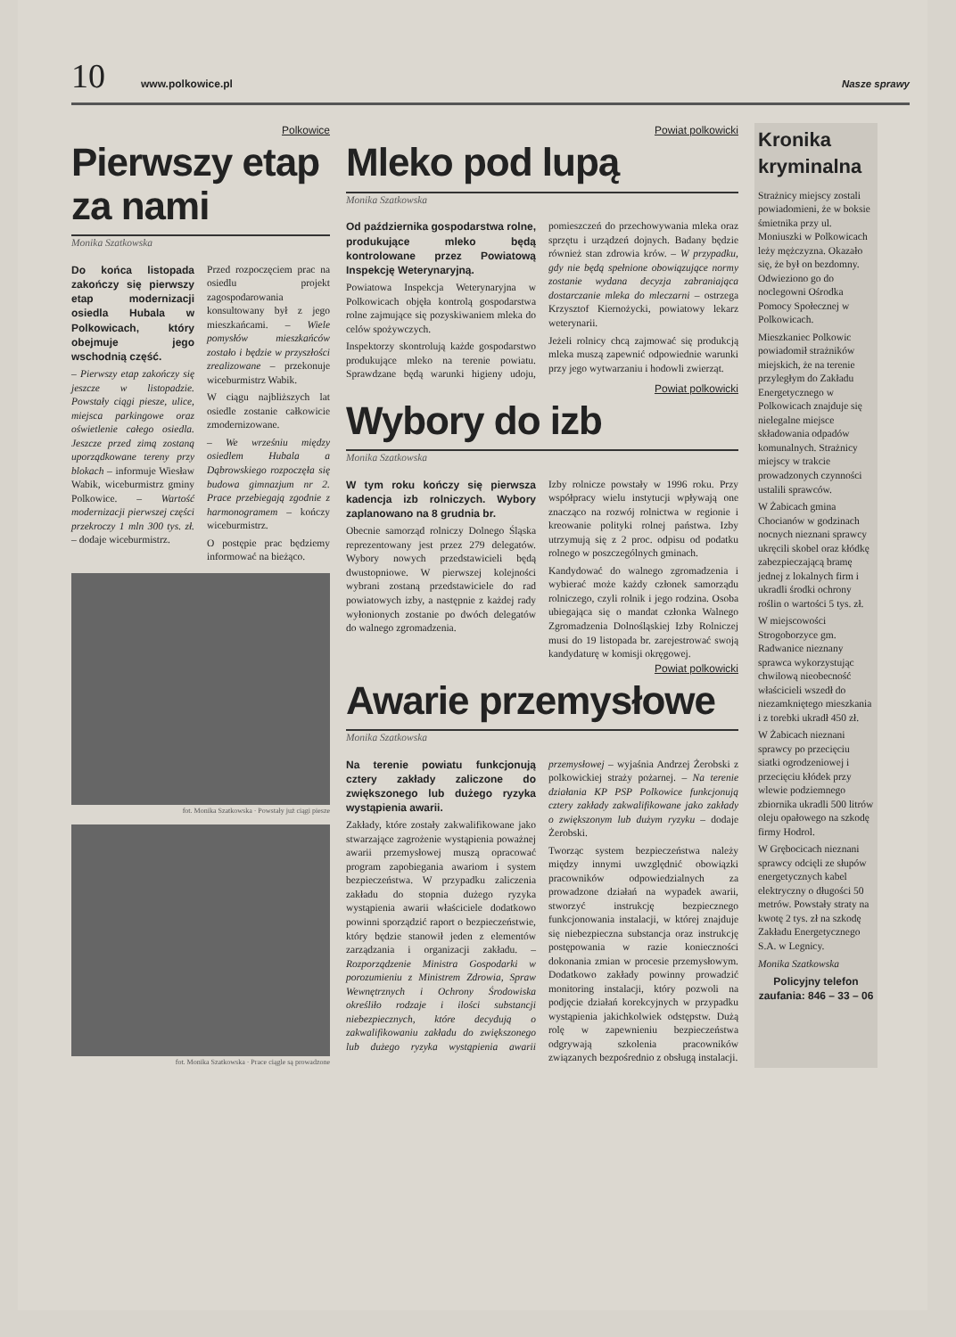10 www.polkowice.pl Nasze sprawy
Polkowice
Pierwszy etap za nami
Monika Szatkowska
Do końca listopada zakończy się pierwszy etap modernizacji osiedla Hubala w Polkowicach, który obejmuje jego wschodnią część.
– Pierwszy etap zakończy się jeszcze w listopadzie. Powstały ciągi piesze, ulice, miejsca parkingowe oraz oświetlenie całego osiedla. Jeszcze przed zimą zostaną uporządkowane tereny przy blokach – informuje Wiesław Wabik, wiceburmistrz gminy Polkowice. – Wartość modernizacji pierwszej części przekroczy 1 mln 300 tys. zł. – dodaje wiceburmistrz.
Przed rozpoczęciem prac na osiedlu projekt zagospodarowania konsultowany był z jego mieszkańcami. – Wiele pomysłów mieszkańców zostało i będzie w przyszłości zrealizowane – przekonuje wiceburmistrz Wabik.
W ciągu najbliższych lat osiedle zostanie całkowicie zmodernizowane.
– We wrześniu między osiedlem Hubala a Dąbrowskiego rozpoczęła się budowa gimnazjum nr 2. Prace przebiegają zgodnie z harmonogramem – kończy wiceburmistrz.
O postępie prac będziemy informować na bieżąco.
fot. Monika Szatkowska · Powstały już ciągi piesze
fot. Monika Szatkowska · Prace ciągle są prowadzone
Powiat polkowicki
Mleko pod lupą
Monika Szatkowska
Od października gospodarstwa rolne, produkujące mleko będą kontrolowane przez Powiatową Inspekcję Weterynaryjną.
Powiatowa Inspekcja Weterynaryjna w Polkowicach objęła kontrolą gospodarstwa rolne zajmujące się pozyskiwaniem mleka do celów spożywczych.
Inspektorzy skontrolują każde gospodarstwo produkujące mleko na terenie powiatu. Sprawdzane będą warunki higieny udoju, pomieszczeń do przechowywania mleka oraz sprzętu i urządzeń dojnych. Badany będzie również stan zdrowia krów. – W przypadku, gdy nie będą spełnione obowiązujące normy zostanie wydana decyzja zabraniająca dostarczanie mleka do mleczarni – ostrzega Krzysztof Kiernożycki, powiatowy lekarz weterynarii.
Jeżeli rolnicy chcą zajmować się produkcją mleka muszą zapewnić odpowiednie warunki przy jego wytwarzaniu i hodowli zwierząt.
Powiat polkowicki
Wybory do izb
Monika Szatkowska
W tym roku kończy się pierwsza kadencja izb rolniczych. Wybory zaplanowano na 8 grudnia br.
Obecnie samorząd rolniczy Dolnego Śląska reprezentowany jest przez 279 delegatów. Wybory nowych przedstawicieli będą dwustopniowe. W pierwszej kolejności wybrani zostaną przedstawiciele do rad powiatowych izby, a następnie z każdej rady wyłonionych zostanie po dwóch delegatów do walnego zgromadzenia.
Izby rolnicze powstały w 1996 roku. Przy współpracy wielu instytucji wpływają one znacząco na rozwój rolnictwa w regionie i kreowanie polityki rolnej państwa. Izby utrzymują się z 2 proc. odpisu od podatku rolnego w poszczególnych gminach.
Kandydować do walnego zgromadzenia i wybierać może każdy członek samorządu rolniczego, czyli rolnik i jego rodzina. Osoba ubiegająca się o mandat członka Walnego Zgromadzenia Dolnośląskiej Izby Rolniczej musi do 19 listopada br. zarejestrować swoją kandydaturę w komisji okręgowej.
Powiat polkowicki
Awarie przemysłowe
Monika Szatkowska
Na terenie powiatu funkcjonują cztery zakłady zaliczone do zwiększonego lub dużego ryzyka wystąpienia awarii.
Zakłady, które zostały zakwalifikowane jako stwarzające zagrożenie wystąpienia poważnej awarii przemysłowej muszą opracować program zapobiegania awariom i system bezpieczeństwa. W przypadku zaliczenia zakładu do stopnia dużego ryzyka wystąpienia awarii właściciele dodatkowo powinni sporządzić raport o bezpieczeństwie, który będzie stanowił jeden z elementów zarządzania i organizacji zakładu. – Rozporządzenie Ministra Gospodarki w porozumieniu z Ministrem Zdrowia, Spraw Wewnętrznych i Ochrony Środowiska określiło rodzaje i ilości substancji niebezpiecznych, które decydują o zakwalifikowaniu zakładu do zwiększonego lub dużego ryzyka wystąpienia awarii przemysłowej – wyjaśnia Andrzej Żerobski z polkowickiej straży pożarnej. – Na terenie działania KP PSP Polkowice funkcjonują cztery zakłady zakwalifikowane jako zakłady o zwiększonym lub dużym ryzyku – dodaje Żerobski.
Tworząc system bezpieczeństwa należy między innymi uwzględnić obowiązki pracowników odpowiedzialnych za prowadzone działań na wypadek awarii, stworzyć instrukcję bezpiecznego funkcjonowania instalacji, w której znajduje się niebezpieczna substancja oraz instrukcję postępowania w razie konieczności dokonania zmian w procesie przemysłowym. Dodatkowo zakłady powinny prowadzić monitoring instalacji, który pozwoli na podjęcie działań korekcyjnych w przypadku wystąpienia jakichkolwiek odstępstw. Dużą rolę w zapewnieniu bezpieczeństwa odgrywają szkolenia pracowników związanych bezpośrednio z obsługą instalacji.
Kronika kryminalna
Strażnicy miejscy zostali powiadomieni, że w boksie śmietnika przy ul. Moniuszki w Polkowicach leży mężczyzna. Okazało się, że był on bezdomny. Odwieziono go do noclegowni Ośrodka Pomocy Społecznej w Polkowicach.
Mieszkaniec Polkowic powiadomił strażników miejskich, że na terenie przyległym do Zakładu Energetycznego w Polkowicach znajduje się nielegalne miejsce składowania odpadów komunalnych. Strażnicy miejscy w trakcie prowadzonych czynności ustalili sprawców.
W Żabicach gmina Chocianów w godzinach nocnych nieznani sprawcy ukręcili skobel oraz kłódkę zabezpieczającą bramę jednej z lokalnych firm i ukradli środki ochrony roślin o wartości 5 tys. zł.
W miejscowości Strogoborzyce gm. Radwanice nieznany sprawca wykorzystując chwilową nieobecność właścicieli wszedł do niezamkniętego mieszkania i z torebki ukradł 450 zł.
W Żabicach nieznani sprawcy po przecięciu siatki ogrodzeniowej i przecięciu kłódek przy wlewie podziemnego zbiornika ukradli 500 litrów oleju opałowego na szkodę firmy Hodrol.
W Grębocicach nieznani sprawcy odcięli ze słupów energetycznych kabel elektryczny o długości 50 metrów. Powstały straty na kwotę 2 tys. zł na szkodę Zakładu Energetycznego S.A. w Legnicy.
Monika Szatkowska
Policyjny telefon zaufania: 846 – 33 – 06